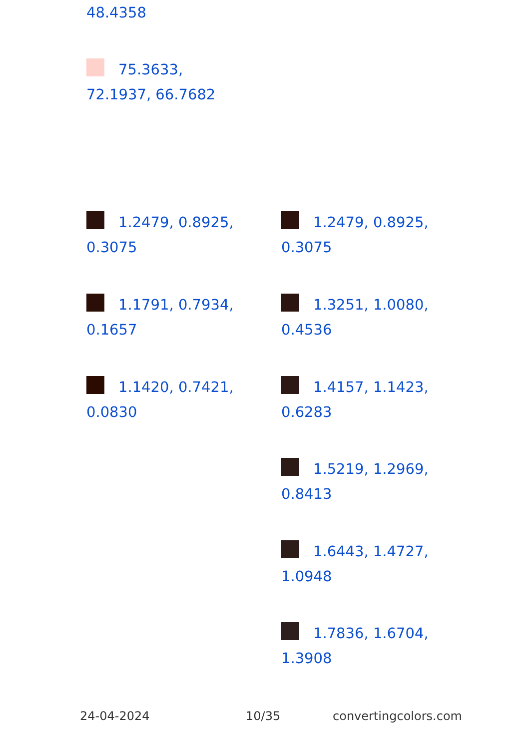48.4358
75.3633, 72.1937, 66.7682
1.2479, 0.8925, 0.3075
1.2479, 0.8925, 0.3075
1.1791, 0.7934, 0.1657
1.3251, 1.0080, 0.4536
1.1420, 0.7421, 0.0830
1.4157, 1.1423, 0.6283
1.5219, 1.2969, 0.8413
1.6443, 1.4727, 1.0948
1.7836, 1.6704, 1.3908
24-04-2024 10/35 convertingcolors.com